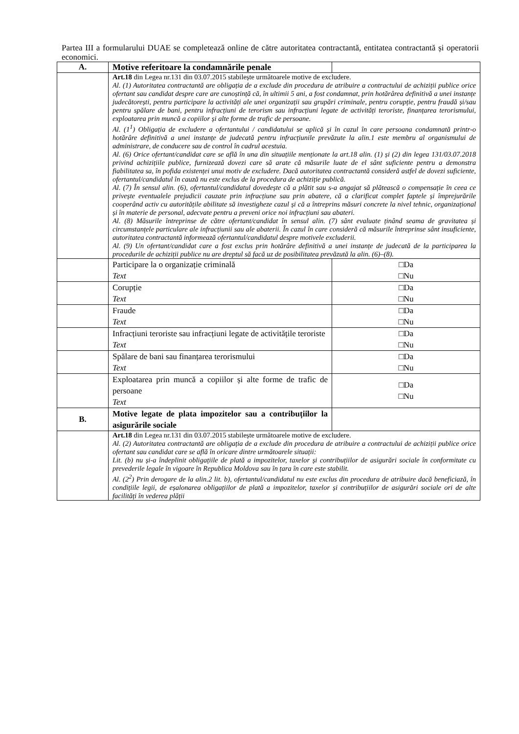Partea III a formularului DUAE se completează online de către autoritatea contractantă, entitatea contractantă și operatorii economici.
| A. | Motive referitoare la condamnările penale | |
| | Art.18 din Legea nr.131 din 03.07.2015 stabilește următoarele motive de excludere. Al. (1) Autoritatea contractantă are obligația de a exclude din procedura de atribuire a contractului de achiziții publice orice ofertant sau candidat despre care are cunoștință că, în ultimii 5 ani, a fost condamnat, prin hotărârea definitivă a unei instanțe judecătorești, pentru participare la activități ale unei organizații sau grupări criminale, pentru corupție, pentru fraudă și/sau pentru spălare de bani, pentru infracțiuni de terorism sau infracțiuni legate de activități teroriste, finanțarea terorismului, exploatarea prin muncă a copiilor și alte forme de trafic de persoane. Al. (1<sup>1</sup>) Obligația de excludere a ofertantului / candidatului se aplică și în cazul în care persoana condamnată printr-o hotărâre definitivă a unei instanțe de judecată pentru infracțiunile prevăzute la alin.1 este membru al organismului de administrare, de conducere sau de control în cadrul acestuia. Al. (6) Orice ofertant/candidat care se află în una din situațiile menționate la art.18 alin. (1) și (2) din legea 131/03.07.2018 privind achizițiile publice, furnizează dovezi care să arate că măsurile luate de el sânt suficiente pentru a demonstra fiabilitatea sa, în pofida existenței unui motiv de excludere. Dacă autoritatea contractantă consideră astfel de dovezi suficiente, ofertantul/candidatul în cauză nu este exclus de la procedura de achiziție publică. Al. (7) În sensul alin. (6), ofertantul/candidatul dovedește că a plătit sau s-a angajat să plătească o compensație în ceea ce privește eventualele prejudicii cauzate prin infracțiune sau prin abatere, că a clarificat complet faptele și împrejurările cooperând activ cu autoritățile abilitate să investigheze cazul și că a întreprins măsuri concrete la nivel tehnic, organizațional și în materie de personal, adecvate pentru a preveni orice noi infracțiuni sau abateri. Al. (8) Măsurile întreprinse de către ofertant/candidat în sensul alin. (7) sânt evaluate ținând seama de gravitatea și circumstanțele particulare ale infracțiunii sau ale abaterii. În cazul în care consideră că măsurile întreprinse sânt insuficiente, autoritatea contractantă informează ofertantul/candidatul despre motivele excluderii. Al. (9) Un ofertant/candidat care a fost exclus prin hotărâre definitivă a unei instanțe de judecată de la participarea la procedurile de achiziții publice nu are dreptul să facă uz de posibilitatea prevăzută la alin. (6)–(8). | |
| | Participare la o organizație criminală Text | □Da □Nu |
| | Corupție Text | □Da □Nu |
| | Fraude Text | □Da □Nu |
| | Infracțiuni teroriste sau infracțiuni legate de activitățile teroriste Text | □Da □Nu |
| | Spălare de bani sau finanțarea terorismului Text | □Da □Nu |
| | Exploatarea prin muncă a copiilor și alte forme de trafic de persoane Text | □Da □Nu |
| B. | Motive legate de plata impozitelor sau a contribuțiilor la asigurările sociale | |
| | Art.18 din Legea nr.131 din 03.07.2015 stabilește următoarele motive de excludere. Al. (2) Autoritatea contractantă are obligația de a exclude din procedura de atribuire a contractului de achiziții publice orice ofertant sau candidat care se află în oricare dintre următoarele situații: Lit. (b) nu și-a îndeplinit obligațiile de plată a impozitelor, taxelor și contribuțiilor de asigurări sociale în conformitate cu prevederile legale în vigoare în Republica Moldova sau în țara în care este stabilit. Al. (2<sup>2</sup>) Prin derogare de la alin.2 lit. b), ofertantul/candidatul nu este exclus din procedura de atribuire dacă beneficiază, în condițiile legii, de eșalonarea obligațiilor de plată a impozitelor, taxelor și contribuțiilor de asigurări sociale ori de alte facilități în vederea plății | |